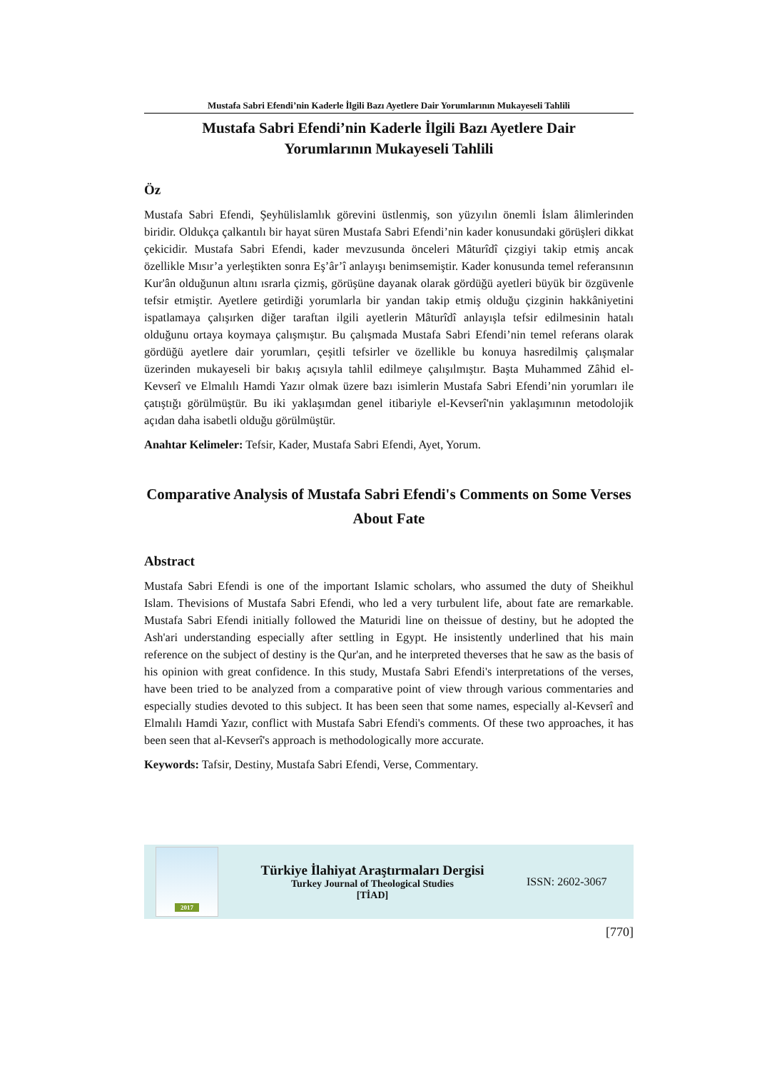Mustafa Sabri Efendi’nin Kaderle İlgili Bazı Ayetlere Dair Yorumlarının Mukayeseli Tahlili
Mustafa Sabri Efendi’nin Kaderle İlgili Bazı Ayetlere Dair
Yorumlarının Mukayeseli Tahlili
Öz
Mustafa Sabri Efendi, Şeyhülislamlık görevini üstlenmiş, son yüzyılın önemli İslam âlimlerinden biridir. Oldukça çalkantılı bir hayat süren Mustafa Sabri Efendi’nin kader konusundaki görüşleri dikkat çekicidir. Mustafa Sabri Efendi, kader mevzusunda önceleri Mâturîdî çizgiyi takip etmiş ancak özellikle Mısır’a yerleştikten sonra Eş’âr’î anlayışı benimsemiştir. Kader konusunda temel referansının Kur'ân olduğunun altını ısrarla çizmiş, görüşüne dayanak olarak gördüğü ayetleri büyük bir özgüvenle tefsir etmiştir. Ayetlere getirdiği yorumlarla bir yandan takip etmiş olduğu çizginin hakkâniyetini ispatlamaya çalışırken diğer taraftan ilgili ayetlerin Mâturîdî anlayışla tefsir edilmesinin hatalı olduğunu ortaya koymaya çalışmıştır. Bu çalışmada Mustafa Sabri Efendi’nin temel referans olarak gördüğü ayetlere dair yorumları, çeşitli tefsirler ve özellikle bu konuya hasredilmiş çalışmalar üzerinden mukayeseli bir bakış açısıyla tahlil edilmeye çalışılmıştır. Başta Muhammed Zâhid el-Kevserî ve Elmalılı Hamdi Yazır olmak üzere bazı isimlerin Mustafa Sabri Efendi’nin yorumları ile çatıştığı görülmüştür. Bu iki yaklaşımdan genel itibariyle el-Kevserî'nin yaklaşımının metodolojik açıdan daha isabetli olduğu görülmüştür.
Anahtar Kelimeler: Tefsir, Kader, Mustafa Sabri Efendi, Ayet, Yorum.
Comparative Analysis of Mustafa Sabri Efendi's Comments on Some Verses About Fate
Abstract
Mustafa Sabri Efendi is one of the important Islamic scholars, who assumed the duty of Sheikhul Islam. Thevisions of Mustafa Sabri Efendi, who led a very turbulent life, about fate are remarkable. Mustafa Sabri Efendi initially followed the Maturidi line on theissue of destiny, but he adopted the Ash'ari understanding especially after settling in Egypt. He insistently underlined that his main reference on the subject of destiny is the Qur'an, and he interpreted theverses that he saw as the basis of his opinion with great confidence. In this study, Mustafa Sabri Efendi's interpretations of the verses, have been tried to be analyzed from a comparative point of view through various commentaries and especially studies devoted to this subject. It has been seen that some names, especially al-Kevserî and Elmalılı Hamdi Yazır, conflict with Mustafa Sabri Efendi's comments. Of these two approaches, it has been seen that al-Kevserî's approach is methodologically more accurate.
Keywords: Tafsir, Destiny, Mustafa Sabri Efendi, Verse, Commentary.
2017
Türkiye İlahiyat Araştırmaları Dergisi
Turkey Journal of Theological Studies
[TİAD]
ISSN: 2602-3067
[770]